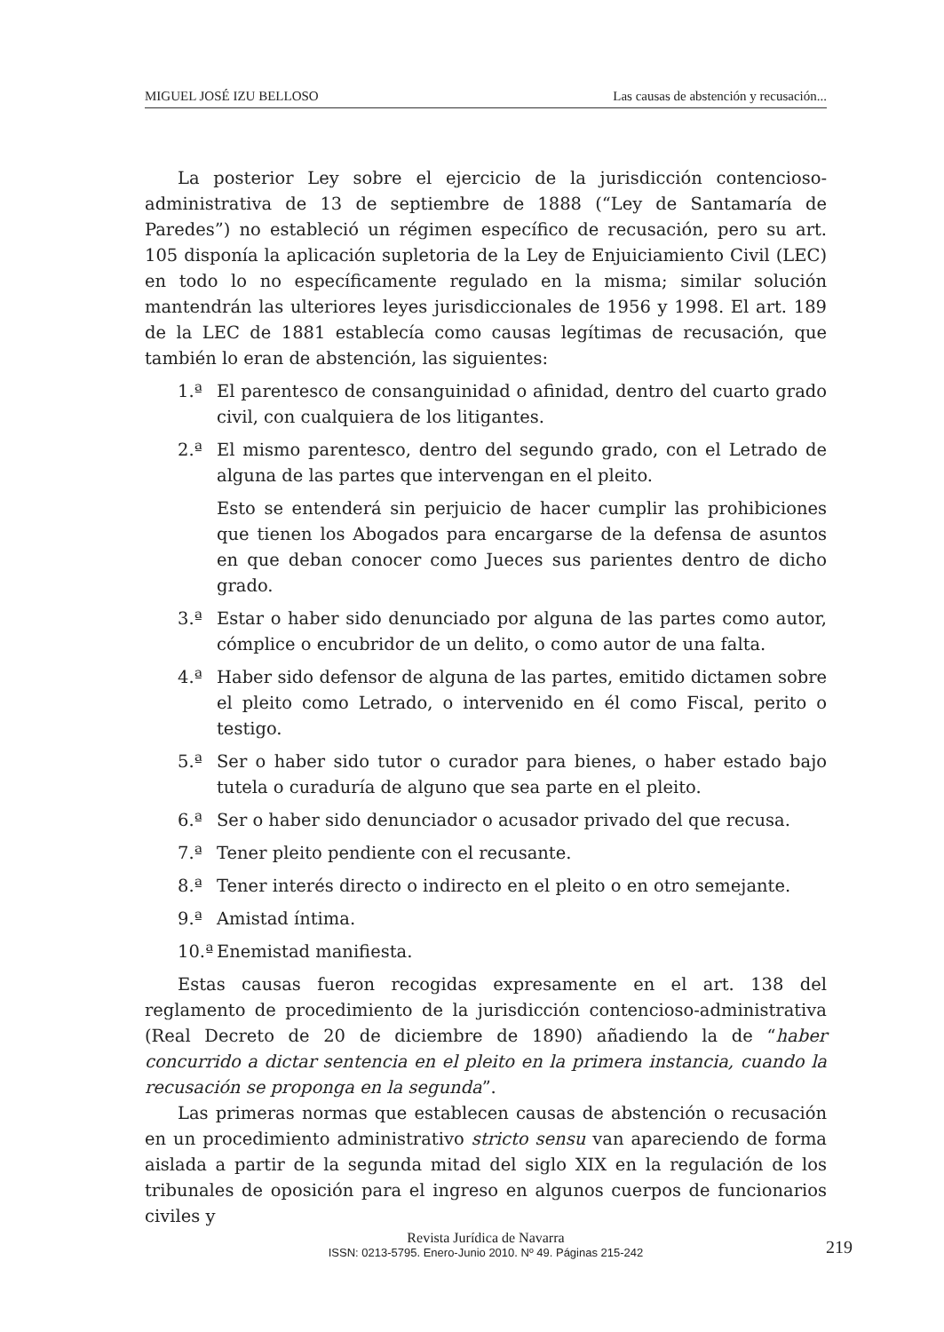MIGUEL JOSÉ IZU BELLOSO Las causas de abstención y recusación...
La posterior Ley sobre el ejercicio de la jurisdicción contencioso-administrativa de 13 de septiembre de 1888 (“Ley de Santamaría de Paredes”) no estableció un régimen específico de recusación, pero su art. 105 disponía la aplicación supletoria de la Ley de Enjuiciamiento Civil (LEC) en todo lo no específicamente regulado en la misma; similar solución mantendrán las ulteriores leyes jurisdiccionales de 1956 y 1998. El art. 189 de la LEC de 1881 establecía como causas legítimas de recusación, que también lo eran de abstención, las siguientes:
1.ª El parentesco de consanguinidad o afinidad, dentro del cuarto grado civil, con cualquiera de los litigantes.
2.ª El mismo parentesco, dentro del segundo grado, con el Letrado de alguna de las partes que intervengan en el pleito.
Esto se entenderá sin perjuicio de hacer cumplir las prohibiciones que tienen los Abogados para encargarse de la defensa de asuntos en que deban conocer como Jueces sus parientes dentro de dicho grado.
3.ª Estar o haber sido denunciado por alguna de las partes como autor, cómplice o encubridor de un delito, o como autor de una falta.
4.ª Haber sido defensor de alguna de las partes, emitido dictamen sobre el pleito como Letrado, o intervenido en él como Fiscal, perito o testigo.
5.ª Ser o haber sido tutor o curador para bienes, o haber estado bajo tutela o curaduría de alguno que sea parte en el pleito.
6.ª Ser o haber sido denunciador o acusador privado del que recusa.
7.ª Tener pleito pendiente con el recusante.
8.ª Tener interés directo o indirecto en el pleito o en otro semejante.
9.ª Amistad íntima.
10.ª Enemistad manifiesta.
Estas causas fueron recogidas expresamente en el art. 138 del reglamento de procedimiento de la jurisdicción contencioso-administrativa (Real Decreto de 20 de diciembre de 1890) añadiendo la de “haber concurrido a dictar sentencia en el pleito en la primera instancia, cuando la recusación se proponga en la segunda”.
Las primeras normas que establecen causas de abstención o recusación en un procedimiento administrativo stricto sensu van apareciendo de forma aislada a partir de la segunda mitad del siglo XIX en la regulación de los tribunales de oposición para el ingreso en algunos cuerpos de funcionarios civiles y
Revista Jurídica de Navarra
ISSN: 0213-5795. Enero-Junio 2010. Nº 49. Páginas 215-242
219